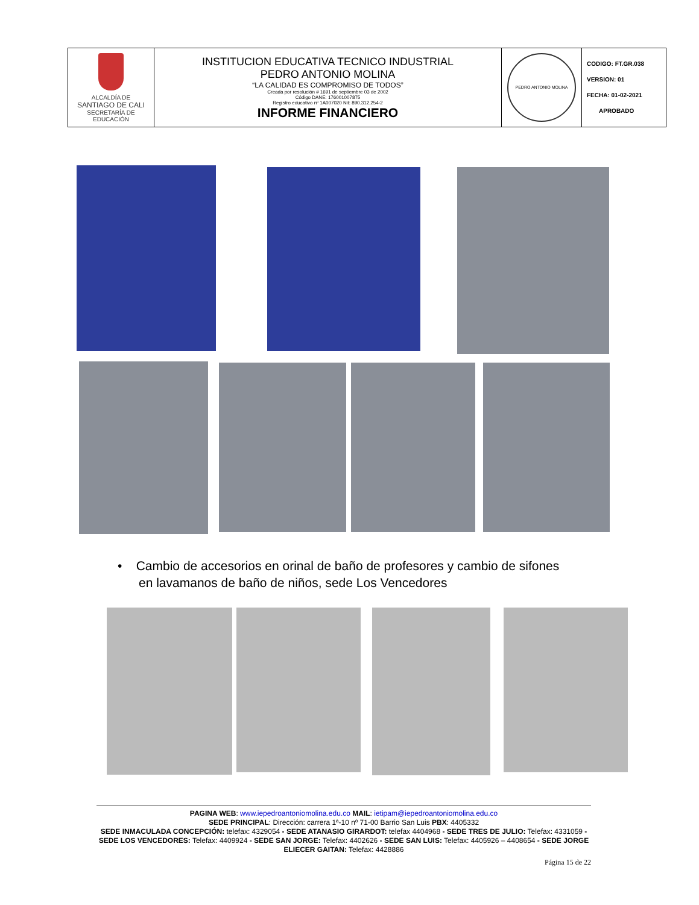| ALCALDÍA DE SANTIAGO DE CALI SECRETARÍA DE EDUCACIÓN | INSTITUCION EDUCATIVA TECNICO INDUSTRIAL PEDRO ANTONIO MOLINA “LA CALIDAD ES COMPROMISO DE TODOS” Creada por resolución # 1691 de septiembre 03 de 2002 Código DANE: 176001007875 Registro educativo nº 1A007020 Nit: 890.312.254-2 INFORME FINANCIERO | PEDRO ANTONIO MOLINA | CODIGO: FT.GR.038 VERSION: 01 FECHA: 01-02-2021 APROBADO |
• Cambio de accesorios en orinal de baño de profesores y cambio de sifones
en lavamanos de baño de niños, sede Los Vencedores
PAGINA WEB: www.iepedroantoniomolina.edu.co MAIL: ietipam@iepedroantoniomolina.edu.co
SEDE PRINCIPAL: Dirección: carrera 1ª-10 nº 71-00 Barrio San Luis PBX: 4405332
SEDE INMACULADA CONCEPCIÓN: telefax: 4329054 - SEDE ATANASIO GIRARDOT: telefax 4404968 - SEDE TRES DE JULIO: Telefax: 4331059 - SEDE LOS VENCEDORES: Telefax: 4409924 - SEDE SAN JORGE: Telefax: 4402626 - SEDE SAN LUIS: Telefax: 4405926 – 4408654 - SEDE JORGE ELIECER GAITAN: Telefax: 4428886
Página 15 de 22